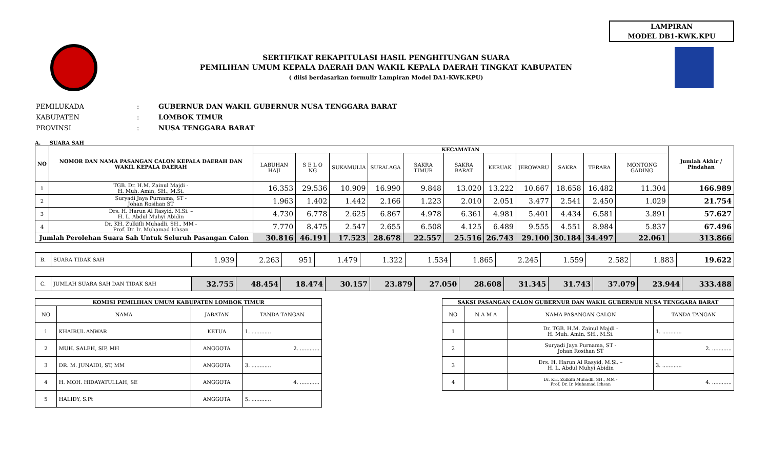LAMPIRAN
MODEL DB1-KWK.KPU
SERTIFIKAT REKAPITULASI HASIL PENGHITUNGAN SUARA
PEMILIHAN UMUM KEPALA DAERAH DAN WAKIL KEPALA DAERAH TINGKAT KABUPATEN
( diisi berdasarkan formulir Lampiran Model DA1-KWK.KPU)
| PEMILUKADA | : | GUBERNUR DAN WAKIL GUBERNUR NUSA TENGGARA BARAT |
| KABUPATEN | : | LOMBOK TIMUR |
| PROVINSI | : | NUSA TENGGARA BARAT |
A. SUARA SAH
| NO | NOMOR DAN NAMA PASANGAN CALON KEPALA DAERAH DAN WAKIL KEPALA DAERAH | KECAMATAN | | | | | | | | | | | Jumlah Akhir / Pindahan |
| --- | --- | --- | --- | --- | --- | --- | --- | --- | --- | --- | --- | --- | --- |
| | | LABUHAN HAJI | S E L O NG | SUKAMULIA | SURALAGA | SAKRA TIMUR | SAKRA BARAT | KERUAK | JEROWARU | SAKRA | TERARA | MONTONG GADING | |
| 1 | TGB. Dr. H.M. Zainul Majdi - H. Muh. Amin, SH., M.Si. | 16.353 | 29.536 | 10.909 | 16.990 | 9.848 | 13.020 | 13.222 | 10.667 | 18.658 | 16.482 | 11.304 | 166.989 |
| 2 | Suryadi Jaya Purnama, ST - Johan Rosihan ST | 1.963 | 1.402 | 1.442 | 2.166 | 1.223 | 2.010 | 2.051 | 3.477 | 2.541 | 2.450 | 1.029 | 21.754 |
| 3 | Drs. H. Harun Al Rasyid, M.Si. – H. L. Abdul Muhyi Abidin | 4.730 | 6.778 | 2.625 | 6.867 | 4.978 | 6.361 | 4.981 | 5.401 | 4.434 | 6.581 | 3.891 | 57.627 |
| 4 | Dr. KH. Zulkifli Muhadli, SH., MM - Prof. Dr. Ir. Muhamad Ichsan | 7.770 | 8.475 | 2.547 | 2.655 | 6.508 | 4.125 | 6.489 | 9.555 | 4.551 | 8.984 | 5.837 | 67.496 |
| Jumlah Perolehan Suara Sah Untuk Seluruh Pasangan Calon | | 30.816 | 46.191 | 17.523 | 28.678 | 22.557 | 25.516 | 26.743 | 29.100 | 30.184 | 34.497 | 22.061 | 313.866 |
| B. | SUARA TIDAK SAH | 1.939 | 2.263 | 951 | 1.479 | 1.322 | 1.534 | 1.865 | 2.245 | 1.559 | 2.582 | 1.883 | 19.622 |
| C. | JUMLAH SUARA SAH DAN TIDAK SAH | 32.755 | 48.454 | 18.474 | 30.157 | 23.879 | 27.050 | 28.608 | 31.345 | 31.743 | 37.079 | 23.944 | 333.488 |
| KOMISI PEMILIHAN UMUM KABUPATEN LOMBOK TIMUR | | | |
| --- | --- | --- | --- |
| NO | NAMA | JABATAN | TANDA TANGAN |
| 1 | KHAIRUL ANWAR | KETUA | 1. ............ |
| 2 | MUH. SALEH, SIP, MH | ANGGOTA | 2. ............ |
| 3 | DR. M. JUNAIDI, ST, MM | ANGGOTA | 3. ............ |
| 4 | H. MOH. HIDAYATULLAH, SE | ANGGOTA | 4. ............ |
| 5 | HALIDY, S.Pt | ANGGOTA | 5. ............ |
| SAKSI PASANGAN CALON GUBERNUR DAN WAKIL GUBERNUR NUSA TENGGARA BARAT | | | |
| --- | --- | --- | --- |
| NO | N A M A | NAMA PASANGAN CALON | TANDA TANGAN |
| 1 | | Dr. TGB. H.M. Zainul Majdi - H. Muh. Amin, SH., M.Si. | 1. ............ |
| 2 | | Suryadi Jaya Purnama, ST - Johan Rosihan ST | 2. ............ |
| 3 | | Drs. H. Harun Al Rasyid, M.Si. – H. L. Abdul Muhyi Abidin | 3. ............ |
| 4 | | Dr. KH. Zulkifli Muhadli, SH., MM - Prof. Dr. Ir. Muhamad Ichsan | 4. ............ |